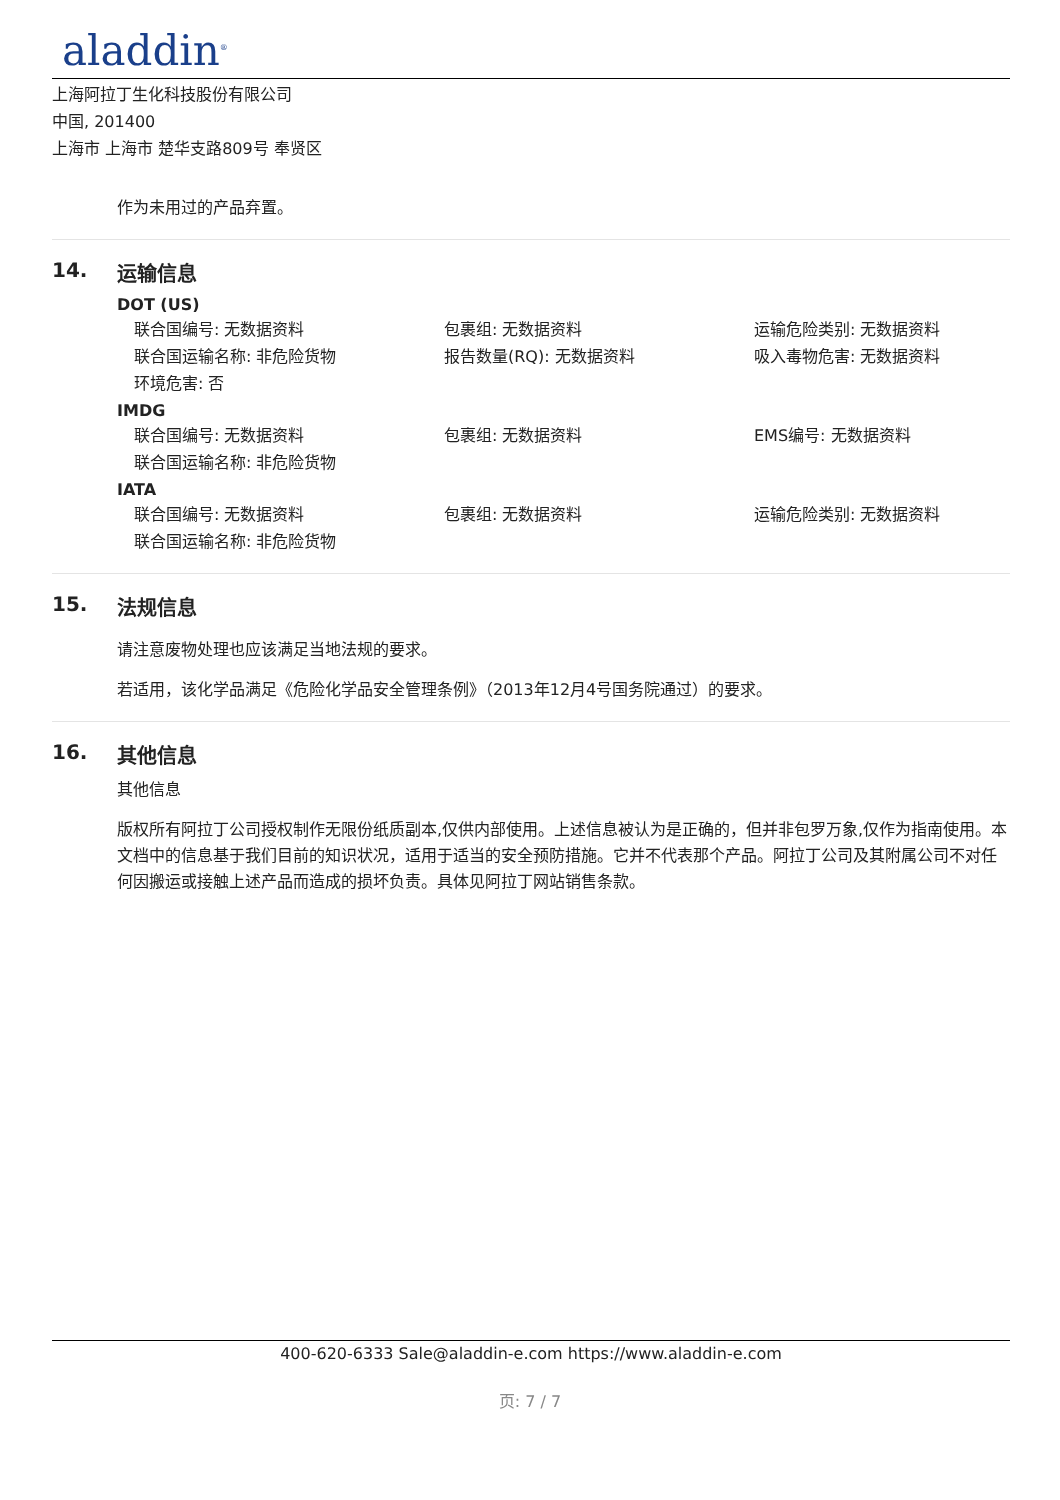aladdin<sup>®</sup>
上海阿拉丁生化科技股份有限公司
中国, 201400
上海市 上海市 楚华支路809号 奉贤区
作为未用过的产品弃置。
14. 运输信息
DOT (US)
联合国编号: 无数据资料
包裹组: 无数据资料
运输危险类别: 无数据资料
联合国运输名称: 非危险货物
报告数量(RQ): 无数据资料
吸入毒物危害: 无数据资料
环境危害: 否
IMDG
联合国编号: 无数据资料
包裹组: 无数据资料
EMS编号: 无数据资料
联合国运输名称: 非危险货物
IATA
联合国编号: 无数据资料
包裹组: 无数据资料
运输危险类别: 无数据资料
联合国运输名称: 非危险货物
15. 法规信息
请注意废物处理也应该满足当地法规的要求。
若适用，该化学品满足《危险化学品安全管理条例》（2013年12月4号国务院通过）的要求。
16. 其他信息
其他信息
版权所有阿拉丁公司授权制作无限份纸质副本,仅供内部使用。上述信息被认为是正确的，但并非包罗万象,仅作为指南使用。本文档中的信息基于我们目前的知识状况，适用于适当的安全预防措施。它并不代表那个产品。阿拉丁公司及其附属公司不对任何因搬运或接触上述产品而造成的损坏负责。具体见阿拉丁网站销售条款。
400-620-6333 Sale@aladdin-e.com https://www.aladdin-e.com
页: 7 / 7